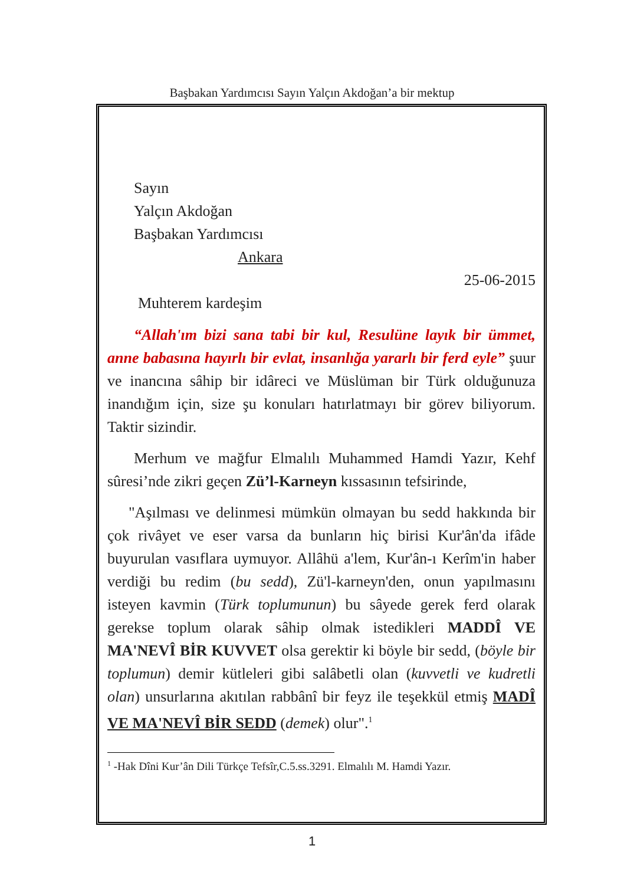Başbakan Yardımcısı Sayın Yalçın Akdoğan’a bir mektup
Sayın
Yalçın Akdoğan
Başbakan Yardımcısı
Ankara
25-06-2015
Muhterem kardeşim
“Allah'ım bizi sana tabi bir kul, Resulüne layık bir ümmet, anne babasına hayırlı bir evlat, insanlığa yararlı bir ferd eyle” şuur ve inancına sâhip bir idâreci ve Müslüman bir Türk olduğunuza inandığım için, size şu konuları hatırlatmayı bir görev biliyorum. Taktir sizindir.
Merhum ve mağfur Elmalılı Muhammed Hamdi Yazır, Kehf sûresi’nde zikri geçen Zü’l-Karneyn kıssasının tefsirinde,
"Aşılması ve delinmesi mümkün olmayan bu sedd hakkında bir çok rivâyet ve eser varsa da bunların hiç birisi Kur'ân'da ifâde buyurulan vasıflara uymuyor. Allâhü a'lem, Kur'ân-ı Kerîm'in haber verdiği bu redim (bu sedd), Zü'l-karneyn'den, onun yapılmasını isteyen kavmin (Türk toplumunun) bu sâyede gerek ferd olarak gerekse toplum olarak sâhip olmak istedikleri MADDÎ VE MA'NEVÎ BİR KUVVET olsa gerektir ki böyle bir sedd, (böyle bir toplumun) demir kütleleri gibi salâbetli olan (kuvvetli ve kudretli olan) unsurlarına akıtılan rabbânî bir feyz ile teşekkül etmiş MADÎ VE MA'NEVÎ BİR SEDD (demek) olur".<sup>1</sup>
<sup>1</sup> -Hak Dîni Kur’ân Dili Türkçe Tefsîr,C.5.ss.3291. Elmalılı M. Hamdi Yazır.
1